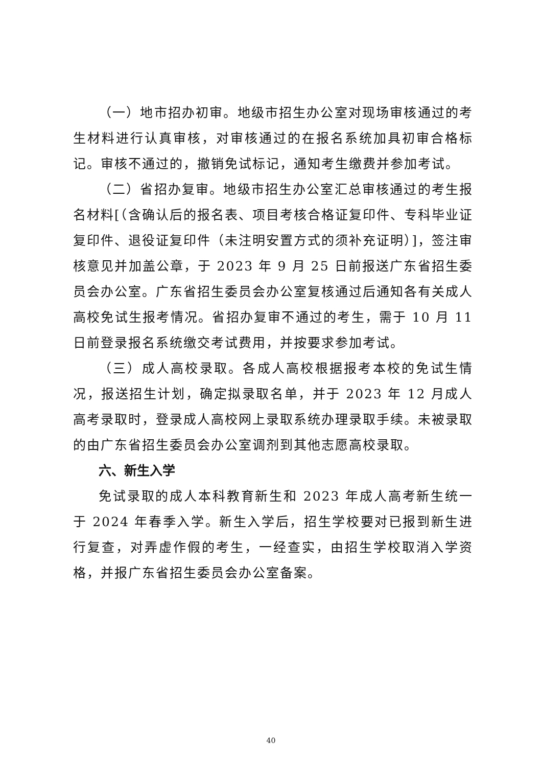（一）地市招办初审。地级市招生办公室对现场审核通过的考生材料进行认真审核，对审核通过的在报名系统加具初审合格标记。审核不通过的，撤销免试标记，通知考生缴费并参加考试。
（二）省招办复审。地级市招生办公室汇总审核通过的考生报名材料[（含确认后的报名表、项目考核合格证复印件、专科毕业证复印件、退役证复印件（未注明安置方式的须补充证明）]，签注审核意见并加盖公章，于 2023 年 9 月 25 日前报送广东省招生委员会办公室。广东省招生委员会办公室复核通过后通知各有关成人高校免试生报考情况。省招办复审不通过的考生，需于 10 月 11 日前登录报名系统缴交考试费用，并按要求参加考试。
（三）成人高校录取。各成人高校根据报考本校的免试生情况，报送招生计划，确定拟录取名单，并于 2023 年 12 月成人高考录取时，登录成人高校网上录取系统办理录取手续。未被录取的由广东省招生委员会办公室调剂到其他志愿高校录取。
六、新生入学
免试录取的成人本科教育新生和 2023 年成人高考新生统一于 2024 年春季入学。新生入学后，招生学校要对已报到新生进行复查，对弄虚作假的考生，一经查实，由招生学校取消入学资格，并报广东省招生委员会办公室备案。
40